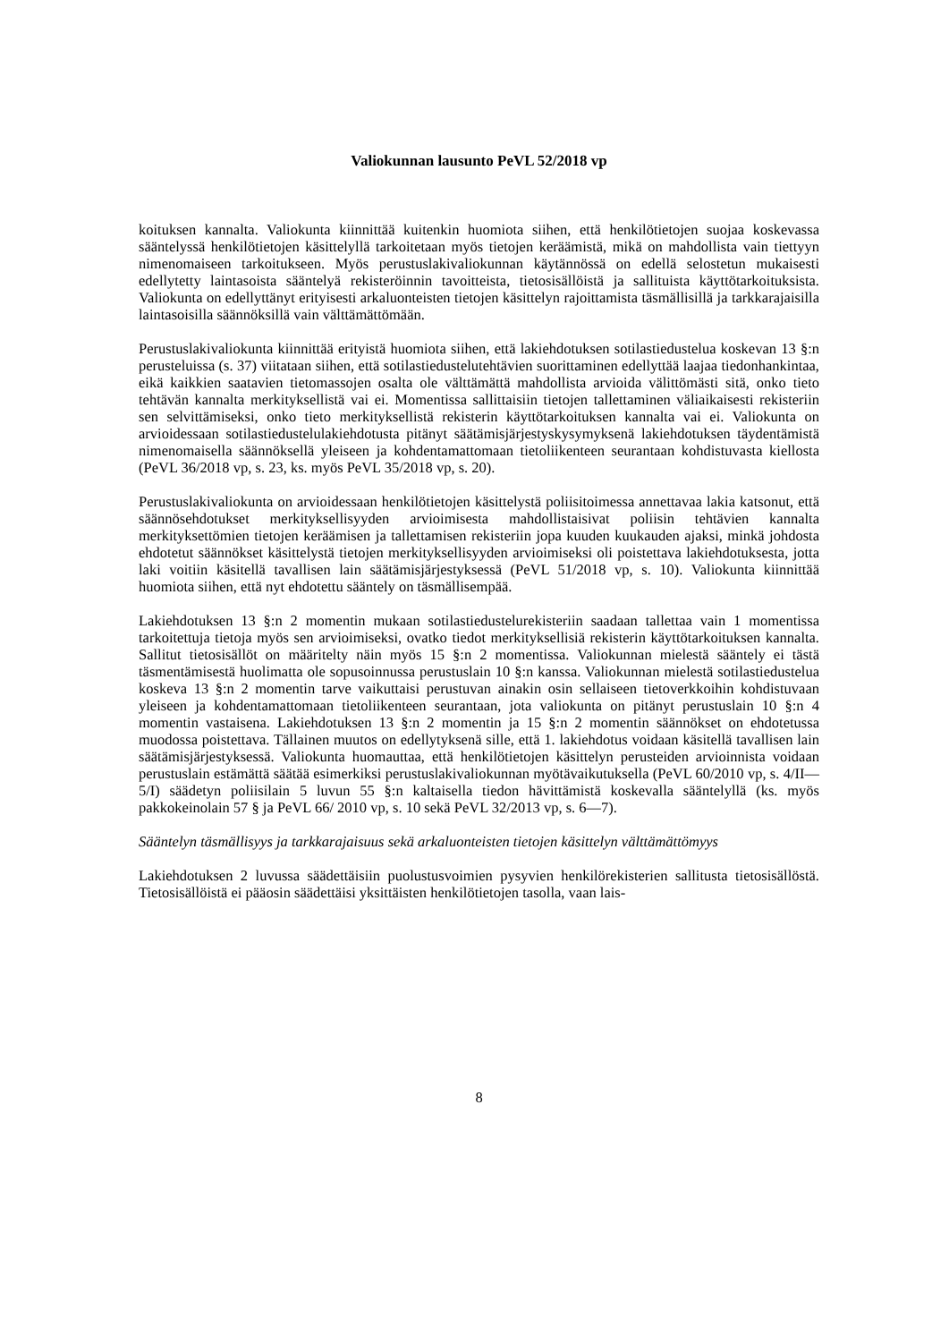Valiokunnan lausunto PeVL 52/2018 vp
koituksen kannalta. Valiokunta kiinnittää kuitenkin huomiota siihen, että henkilötietojen suojaa koskevassa sääntelyssä henkilötietojen käsittelyllä tarkoitetaan myös tietojen keräämistä, mikä on mahdollista vain tiettyyn nimenomaiseen tarkoitukseen. Myös perustuslakivaliokunnan käytännössä on edellä selostetun mukaisesti edellytetty laintasoista sääntelyä rekisteröinnin tavoitteista, tietosisällöistä ja sallituista käyttötarkoituksista. Valiokunta on edellyttänyt erityisesti arkaluonteisten tietojen käsittelyn rajoittamista täsmällisillä ja tarkkarajaisilla laintasoisilla säännöksillä vain välttämättömään.
Perustuslakivaliokunta kiinnittää erityistä huomiota siihen, että lakiehdotuksen sotilastiedustelua koskevan 13 §:n perusteluissa (s. 37) viitataan siihen, että sotilastiedustelutehtävien suorittaminen edellyttää laajaa tiedonhankintaa, eikä kaikkien saatavien tietomassojen osalta ole välttämättä mahdollista arvioida välittömästi sitä, onko tieto tehtävän kannalta merkityksellistä vai ei. Momentissa sallittaisiin tietojen tallettaminen väliaikaisesti rekisteriin sen selvittämiseksi, onko tieto merkityksellistä rekisterin käyttötarkoituksen kannalta vai ei. Valiokunta on arvioidessaan sotilastiedustelulakiehdotusta pitänyt säätämisjärjestyskysymyksenä lakiehdotuksen täydentämistä nimenomaisella säännöksellä yleiseen ja kohdentamattomaan tietoliikenteen seurantaan kohdistuvasta kiellosta (PeVL 36/2018 vp, s. 23, ks. myös PeVL 35/2018 vp, s. 20).
Perustuslakivaliokunta on arvioidessaan henkilötietojen käsittelystä poliisitoimessa annettavaa lakia katsonut, että säännösehdotukset merkityksellisyyden arvioimisesta mahdollistaisivat poliisin tehtävien kannalta merkityksettömien tietojen keräämisen ja tallettamisen rekisteriin jopa kuuden kuukauden ajaksi, minkä johdosta ehdotetut säännökset käsittelystä tietojen merkityksellisyyden arvioimiseksi oli poistettava lakiehdotuksesta, jotta laki voitiin käsitellä tavallisen lain säätämisjärjestyksessä (PeVL 51/2018 vp, s. 10). Valiokunta kiinnittää huomiota siihen, että nyt ehdotettu sääntely on täsmällisempää.
Lakiehdotuksen 13 §:n 2 momentin mukaan sotilastiedustelurekisteriin saadaan tallettaa vain 1 momentissa tarkoitettuja tietoja myös sen arvioimiseksi, ovatko tiedot merkityksellisiä rekisterin käyttötarkoituksen kannalta. Sallitut tietosisällöt on määritelty näin myös 15 §:n 2 momentissa. Valiokunnan mielestä sääntely ei tästä täsmentämisestä huolimatta ole sopusoinnussa perustuslain 10 §:n kanssa. Valiokunnan mielestä sotilastiedustelua koskeva 13 §:n 2 momentin tarve vaikuttaisi perustuvan ainakin osin sellaiseen tietoverkkoihin kohdistuvaan yleiseen ja kohdentamattomaan tietoliikenteen seurantaan, jota valiokunta on pitänyt perustuslain 10 §:n 4 momentin vastaisena. Lakiehdotuksen 13 §:n 2 momentin ja 15 §:n 2 momentin säännökset on ehdotetussa muodossa poistettava. Tällainen muutos on edellytyksenä sille, että 1. lakiehdotus voidaan käsitellä tavallisen lain säätämisjärjestyksessä. Valiokunta huomauttaa, että henkilötietojen käsittelyn perusteiden arvioinnista voidaan perustuslain estämättä säätää esimerkiksi perustuslakivaliokunnan myötävaikutuksella (PeVL 60/2010 vp, s. 4/II—5/I) säädetyn poliisilain 5 luvun 55 §:n kaltaisella tiedon hävittämistä koskevalla sääntelyllä (ks. myös pakkokeinolain 57 § ja PeVL 66/ 2010 vp, s. 10 sekä PeVL 32/2013 vp, s. 6—7).
Sääntelyn täsmällisyys ja tarkkarajaisuus sekä arkaluonteisten tietojen käsittelyn välttämättömyys
Lakiehdotuksen 2 luvussa säädettäisiin puolustusvoimien pysyvien henkilörekisterien sallitusta tietosisällöstä. Tietosisällöistä ei pääosin säädettäisi yksittäisten henkilötietojen tasolla, vaan lais-
8